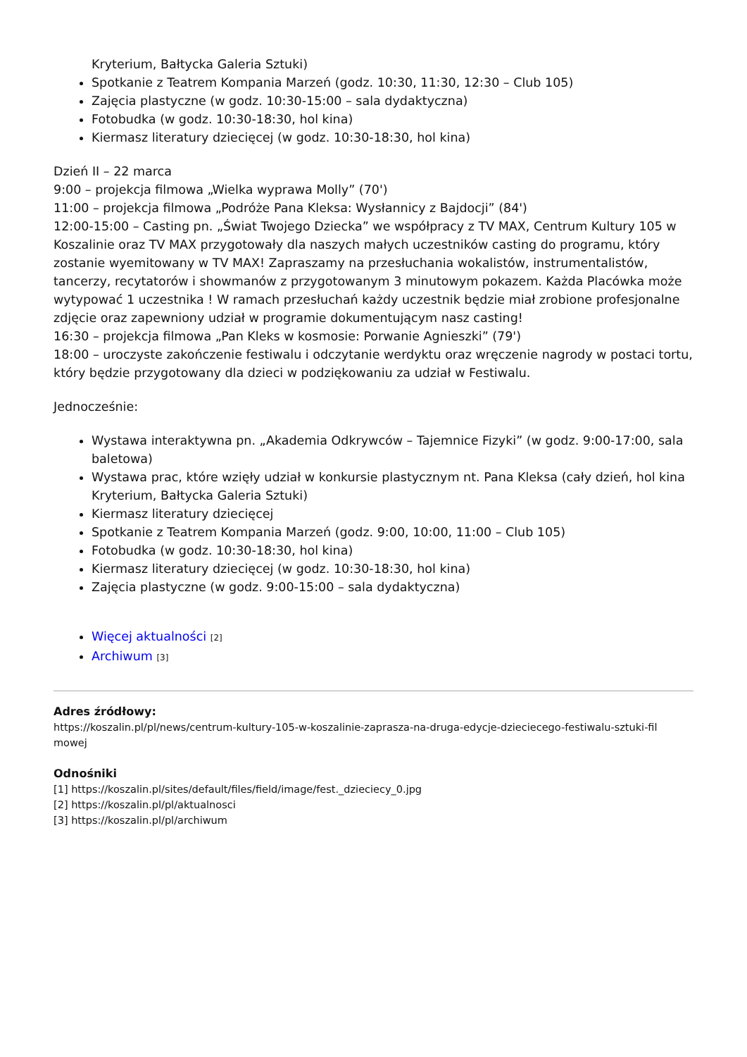Kryterium, Bałtycka Galeria Sztuki)
Spotkanie z Teatrem Kompania Marzeń (godz. 10:30, 11:30, 12:30 – Club 105)
Zajęcia plastyczne (w godz. 10:30-15:00 – sala dydaktyczna)
Fotobudka (w godz. 10:30-18:30, hol kina)
Kiermasz literatury dziecięcej (w godz. 10:30-18:30, hol kina)
Dzień II – 22 marca
9:00 – projekcja filmowa „Wielka wyprawa Molly” (70')
11:00 – projekcja filmowa „Podróże Pana Kleksa: Wysłannicy z Bajdocji” (84')
12:00-15:00 – Casting pn. „Świat Twojego Dziecka” we współpracy z TV MAX, Centrum Kultury 105 w Koszalinie oraz TV MAX przygotowały dla naszych małych uczestników casting do programu, który zostanie wyemitowany w TV MAX! Zapraszamy na przesłuchania wokalistów, instrumentalistów, tancerzy, recytatorów i showmanów z przygotowanym 3 minutowym pokazem. Każda Placówka może wytypować 1 uczestnika ! W ramach przesłuchań każdy uczestnik będzie miał zrobione profesjonalne zdjęcie oraz zapewniony udział w programie dokumentującym nasz casting!
16:30 – projekcja filmowa „Pan Kleks w kosmosie: Porwanie Agnieszki” (79')
18:00 – uroczyste zakończenie festiwalu i odczytanie werdyktu oraz wręczenie nagrody w postaci tortu, który będzie przygotowany dla dzieci w podziękowaniu za udział w Festiwalu.
Jednocześnie:
Wystawa interaktywna pn. „Akademia Odkrywców – Tajemnice Fizyki” (w godz. 9:00-17:00, sala baletowa)
Wystawa prac, które wzięły udział w konkursie plastycznym nt. Pana Kleksa (cały dzień, hol kina Kryterium, Bałtycka Galeria Sztuki)
Kiermasz literatury dziecięcej
Spotkanie z Teatrem Kompania Marzeń (godz. 9:00, 10:00, 11:00 – Club 105)
Fotobudka (w godz. 10:30-18:30, hol kina)
Kiermasz literatury dziecięcej (w godz. 10:30-18:30, hol kina)
Zajęcia plastyczne (w godz. 9:00-15:00 – sala dydaktyczna)
Więcej aktualności [2]
Archiwum [3]
Adres źródłowy:
https://koszalin.pl/pl/news/centrum-kultury-105-w-koszalinie-zaprasza-na-druga-edycje-dzieciecego-festiwalu-sztuki-fil mowej
Odnośniki
[1] https://koszalin.pl/sites/default/files/field/image/fest._dzieciecy_0.jpg
[2] https://koszalin.pl/pl/aktualnosci
[3] https://koszalin.pl/pl/archiwum